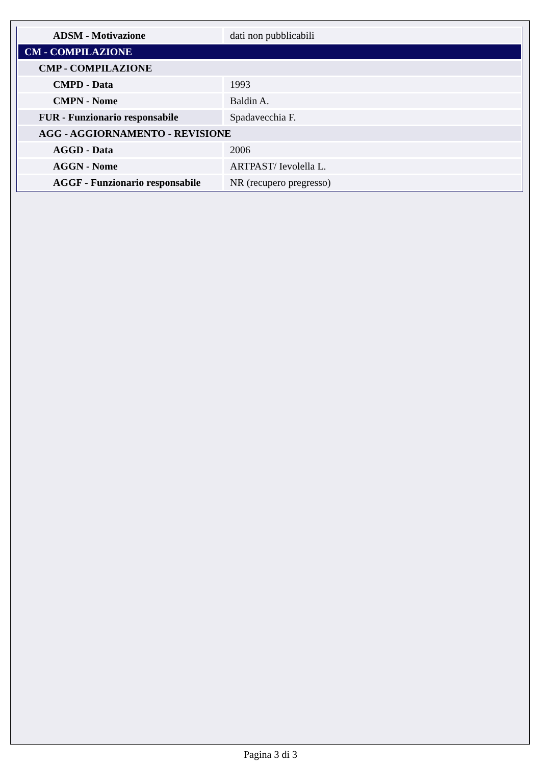| ADSM - Motivazione | dati non pubblicabili |
| CM - COMPILAZIONE | |
| CMP - COMPILAZIONE | |
| CMPD - Data | 1993 |
| CMPN - Nome | Baldin A. |
| FUR - Funzionario responsabile | Spadavecchia F. |
| AGG - AGGIORNAMENTO - REVISIONE | |
| AGGD - Data | 2006 |
| AGGN - Nome | ARTPAST/ Ievolella L. |
| AGGF - Funzionario responsabile | NR (recupero pregresso) |
Pagina 3 di 3